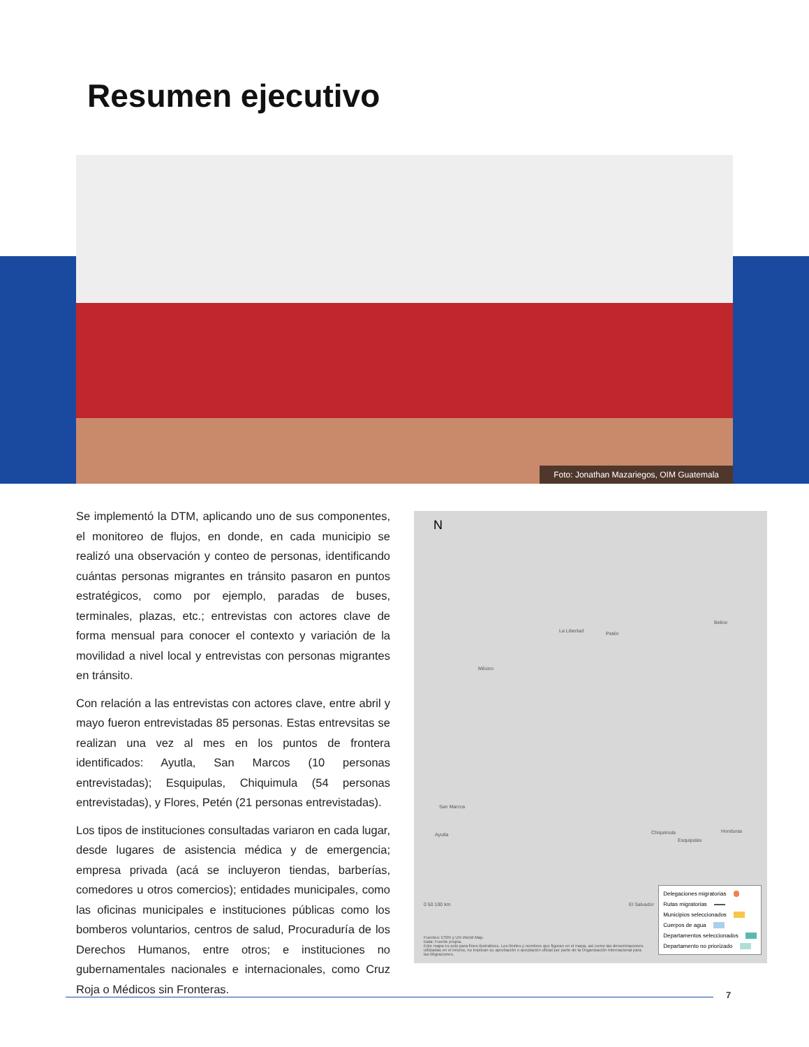Resumen ejecutivo
Foto: Jonathan Mazariegos, OIM Guatemala
Se implementó la DTM, aplicando uno de sus componentes, el monitoreo de flujos, en donde, en cada municipio se realizó una observación y conteo de personas, identificando cuántas personas migrantes en tránsito pasaron en puntos estratégicos, como por ejemplo, paradas de buses, terminales, plazas, etc.; entrevistas con actores clave de forma mensual para conocer el contexto y variación de la movilidad a nivel local y entrevistas con personas migrantes en tránsito.
Con relación a las entrevistas con actores clave, entre abril y mayo fueron entrevistadas 85 personas. Estas entrevsitas se realizan una vez al mes en los puntos de frontera identificados: Ayutla, San Marcos (10 personas entrevistadas); Esquipulas, Chiquimula (54 personas entrevistadas), y Flores, Petén (21 personas entrevistadas).
Los tipos de instituciones consultadas variaron en cada lugar, desde lugares de asistencia médica y de emergencia; empresa privada (acá se incluyeron tiendas, barberías, comedores u otros comercios); entidades municipales, como las oficinas municipales e instituciones públicas como los bomberos voluntarios, centros de salud, Procuraduría de los Derechos Humanos, entre otros; e instituciones no gubernamentales nacionales e internacionales, como Cruz Roja o Médicos sin Fronteras.
N
La Libertad Petén
Belice
México
San Marcos
Ayutla Chiquimula
Esquipulas
Honduras
El Salvador
0 50 100 km
Fuentes: ESRI y UN World Map.
Data: Fuente propia.
Este mapa es solo para fines ilustrativos. Los límites y nombres que figuran en el mapa, así como las denominaciones utilizadas en el mismo, no implican su aprobación o aceptación oficial por parte de la Organización Internacional para las Migraciones.
Delegaciones migratorias
Rutas migratorias
Municipios seleccionados
Cuerpos de agua
Departamentos seleccionados
Departamento no priorizado
7